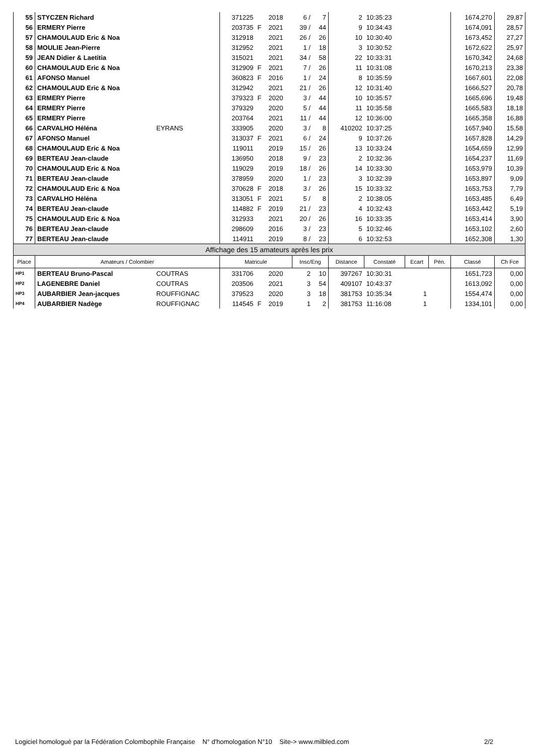| 55 | STYCZEN Richard | | 371225 | | 2018 | 6 / | 7 | 2 | 10:35:23 | | | 1674,270 | 29,87 |
| 56 | ERMERY Pierre | | 203735 | F | 2021 | 39 / | 44 | 9 | 10:34:43 | | | 1674,091 | 28,57 |
| 57 | CHAMOULAUD Eric & Noa | | 312918 | | 2021 | 26 / | 26 | 10 | 10:30:40 | | | 1673,452 | 27,27 |
| 58 | MOULIE Jean-Pierre | | 312952 | | 2021 | 1 / | 18 | 3 | 10:30:52 | | | 1672,622 | 25,97 |
| 59 | JEAN Didier & Laetitia | | 315021 | | 2021 | 34 / | 58 | 22 | 10:33:31 | | | 1670,342 | 24,68 |
| 60 | CHAMOULAUD Eric & Noa | | 312909 | F | 2021 | 7 / | 26 | 11 | 10:31:08 | | | 1670,213 | 23,38 |
| 61 | AFONSO Manuel | | 360823 | F | 2016 | 1 / | 24 | 8 | 10:35:59 | | | 1667,601 | 22,08 |
| 62 | CHAMOULAUD Eric & Noa | | 312942 | | 2021 | 21 / | 26 | 12 | 10:31:40 | | | 1666,527 | 20,78 |
| 63 | ERMERY Pierre | | 379323 | F | 2020 | 3 / | 44 | 10 | 10:35:57 | | | 1665,696 | 19,48 |
| 64 | ERMERY Pierre | | 379329 | | 2020 | 5 / | 44 | 11 | 10:35:58 | | | 1665,583 | 18,18 |
| 65 | ERMERY Pierre | | 203764 | | 2021 | 11 / | 44 | 12 | 10:36:00 | | | 1665,358 | 16,88 |
| 66 | CARVALHO Héléna | EYRANS | 333905 | | 2020 | 3 / | 8 | 410202 | 10:37:25 | | | 1657,940 | 15,58 |
| 67 | AFONSO Manuel | | 313037 | F | 2021 | 6 / | 24 | 9 | 10:37:26 | | | 1657,828 | 14,29 |
| 68 | CHAMOULAUD Eric & Noa | | 119011 | | 2019 | 15 / | 26 | 13 | 10:33:24 | | | 1654,659 | 12,99 |
| 69 | BERTEAU Jean-claude | | 136950 | | 2018 | 9 / | 23 | 2 | 10:32:36 | | | 1654,237 | 11,69 |
| 70 | CHAMOULAUD Eric & Noa | | 119029 | | 2019 | 18 / | 26 | 14 | 10:33:30 | | | 1653,979 | 10,39 |
| 71 | BERTEAU Jean-claude | | 378959 | | 2020 | 1 / | 23 | 3 | 10:32:39 | | | 1653,897 | 9,09 |
| 72 | CHAMOULAUD Eric & Noa | | 370628 | F | 2018 | 3 / | 26 | 15 | 10:33:32 | | | 1653,753 | 7,79 |
| 73 | CARVALHO Héléna | | 313051 | F | 2021 | 5 / | 8 | 2 | 10:38:05 | | | 1653,485 | 6,49 |
| 74 | BERTEAU Jean-claude | | 114882 | F | 2019 | 21 / | 23 | 4 | 10:32:43 | | | 1653,442 | 5,19 |
| 75 | CHAMOULAUD Eric & Noa | | 312933 | | 2021 | 20 / | 26 | 16 | 10:33:35 | | | 1653,414 | 3,90 |
| 76 | BERTEAU Jean-claude | | 298609 | | 2016 | 3 / | 23 | 5 | 10:32:46 | | | 1653,102 | 2,60 |
| 77 | BERTEAU Jean-claude | | 114911 | | 2019 | 8 / | 23 | 6 | 10:32:53 | | | 1652,308 | 1,30 |
| Affichage des 15 amateurs après les prix | | | | | | | | | | | | | |
| Place | Amateurs / Colombier | | Matricule | | | Insc/Eng | | Distance | Constaté | Ecart | Pén. | Classé | Ch Fce |
| HP1 | BERTEAU Bruno-Pascal | COUTRAS | 331706 | | 2020 | 2 | 10 | 397267 | 10:30:31 | | | 1651,723 | 0,00 |
| HP2 | LAGENEBRE Daniel | COUTRAS | 203506 | | 2021 | 3 | 54 | 409107 | 10:43:37 | | | 1613,092 | 0,00 |
| HP3 | AUBARBIER Jean-jacques | ROUFFIGNAC | 379523 | | 2020 | 3 | 18 | 381753 | 10:35:34 | 1 | | 1554,474 | 0,00 |
| HP4 | AUBARBIER Nadège | ROUFFIGNAC | 114545 | F | 2019 | 1 | 2 | 381753 | 11:16:08 | 1 | | 1334,101 | 0,00 |
Logiciel homologué par la Fédération Colombophile Française N° d'homologation N°10 Site-> www.milbled.com 2/2